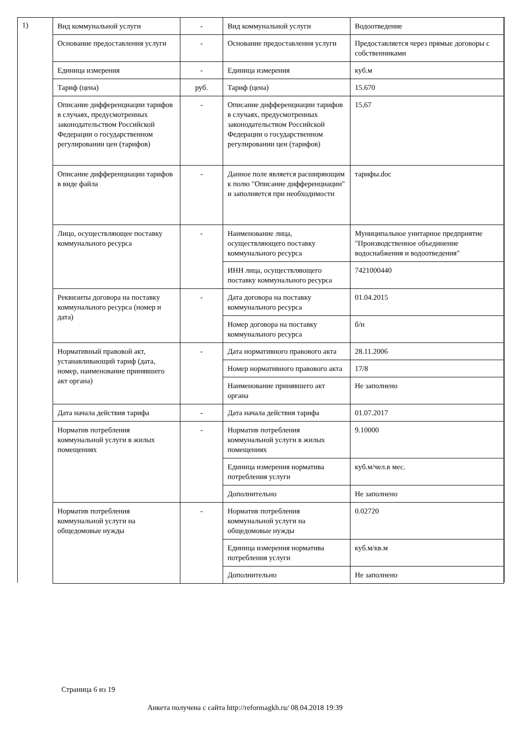1)
| Вид коммунальной услуги | - | Вид коммунальной услуги | Водоотведение |
| Основание предоставления услуги | - | Основание предоставления услуги | Предоставляется через прямые договоры с собственниками |
| Единица измерения | - | Единица измерения | куб.м |
| Тариф (цена) | руб. | Тариф (цена) | 15.670 |
| Описание дифференциации тарифов в случаях, предусмотренных законодательством Российской Федерации о государственном регулировании цен (тарифов) | - | Описание дифференциации тарифов в случаях, предусмотренных законодательством Российской Федерации о государственном регулировании цен (тарифов) | 15,67 |
| Описание дифференциации тарифов в виде файла | - | Данное поле является расширяющим к полю "Описание дифференциации" и заполняется при необходимости | тарифы.doc |
| Лицо, осуществляющее поставку коммунального ресурса | - | Наименование лица, осуществляющего поставку коммунального ресурса | Муниципальное унитарное предприятие "Производственное объединение водоснабжения и водоотведения" |
| | | ИНН лица, осуществляющего поставку коммунального ресурса | 7421000440 |
| Реквизиты договора на поставку коммунального ресурса (номер и дата) | - | Дата договора на поставку коммунального ресурса | 01.04.2015 |
| | | Номер договора на поставку коммунального ресурса | б/н |
| Нормативный правовой акт, устанавливающий тариф (дата, номер, наименование принявшего акт органа) | - | Дата нормативного правового акта | 28.11.2006 |
| | | Номер нормативного правового акта | 17/8 |
| | | Наименование принявшего акт органа | Не заполнено |
| Дата начала действия тарифа | - | Дата начала действия тарифа | 01.07.2017 |
| Норматив потребления коммунальной услуги в жилых помещениях | - | Норматив потребления коммунальной услуги в жилых помещениях | 9.10000 |
| | | Единица измерения норматива потребления услуги | куб.м/чел.в мес. |
| | | Дополнительно | Не заполнено |
| Норматив потребления коммунальной услуги на общедомовые нужды | - | Норматив потребления коммунальной услуги на общедомовые нужды | 0.02720 |
| | | Единица измерения норматива потребления услуги | куб.м/кв.м |
| | | Дополнительно | Не заполнено |
Страница 6 из 19
Анкета получена с сайта http://reformagkh.ru/ 08.04.2018 19:39